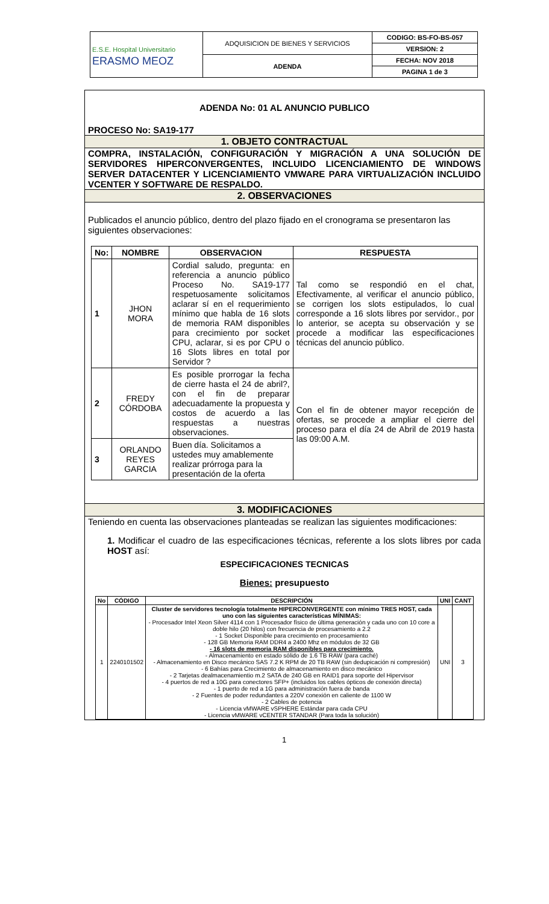| E.S.E. Hospital Universitario ERASMO MEOZ | ADQUISICION DE BIENES Y SERVICIOS | CODIGO: BS-FO-BS-057 |
| | | VERSION: 2 |
| | ADENDA | FECHA: NOV 2018 |
| | | PAGINA 1 de 3 |
ADENDA No: 01 AL ANUNCIO PUBLICO
PROCESO No: SA19-177
1. OBJETO CONTRACTUAL
COMPRA, INSTALACIÓN, CONFIGURACIÓN Y MIGRACIÓN A UNA SOLUCIÓN DE SERVIDORES HIPERCONVERGENTES, INCLUIDO LICENCIAMIENTO DE WINDOWS SERVER DATACENTER Y LICENCIAMIENTO VMWARE PARA VIRTUALIZACIÓN INCLUIDO VCENTER Y SOFTWARE DE RESPALDO.
2. OBSERVACIONES
Publicados el anuncio público, dentro del plazo fijado en el cronograma se presentaron las siguientes observaciones:
| No: | NOMBRE | OBSERVACION | RESPUESTA |
| --- | --- | --- | --- |
| 1 | JHON MORA | Cordial saludo, pregunta: en referencia a anuncio público Proceso No. SA19-177 respetuosamente solicitamos aclarar sí en el requerimiento mínimo que habla de 16 slots de memoria RAM disponibles para crecimiento por socket CPU, aclarar, si es por CPU o 16 Slots libres en total por Servidor ? | Tal como se respondió en el chat, Efectivamente, al verificar el anuncio público, se corrigen los slots estipulados, lo cual corresponde a 16 slots libres por servidor., por lo anterior, se acepta su observación y se procede a modificar las especificaciones técnicas del anuncio público. |
| 2 | FREDY CÓRDOBA | Es posible prorrogar la fecha de cierre hasta el 24 de abril?, con el fin de preparar adecuadamente la propuesta y costos de acuerdo a las respuestas a nuestras observaciones. | Con el fin de obtener mayor recepción de ofertas, se procede a ampliar el cierre del proceso para el día 24 de Abril de 2019 hasta las 09:00 A.M. |
| 3 | ORLANDO REYES GARCIA | Buen día. Solicitamos a ustedes muy amablemente realizar prórroga para la presentación de la oferta | |
3. MODIFICACIONES
Teniendo en cuenta las observaciones planteadas se realizan las siguientes modificaciones:
1. Modificar el cuadro de las especificaciones técnicas, referente a los slots libres por cada HOST así:
ESPECIFICACIONES TECNICAS
Bienes: presupuesto
| No | CÓDIGO | DESCRIPCIÓN | UNI | CANT |
| --- | --- | --- | --- | --- |
| 1 | 2240101502 | Cluster de servidores tecnología totalmente HIPERCONVERGENTE con mínimo TRES HOST, cada uno con las siguientes características MÍNIMAS: - Procesador Intel Xeon Silver 4114 con 1 Procesador físico de última generación y cada uno con 10 core a doble hilo (20 hilos) con frecuencia de procesamiento a 2.2 - 1 Socket Disponible para crecimiento en procesamiento - 128 GB Memoria RAM DDR4 a 2400 Mhz en módulos de 32 GB - 16 slots de memoria RAM disponibles para crecimiento. - Almacenamiento en estado sólido de 1.6 TB RAW (para caché) - Almacenamiento en Disco mecánico SAS 7.2 K RPM de 20 TB RAW (sin dedupicación ni compresión) - 6 Bahías para Crecimiento de almacenamiento en disco mecánico - 2 Tarjetas dealmacenamientio m.2 SATA de 240 GB en RAID1 para soporte del Hipervisor - 4 puertos de red a 10G para conectores SFP+ (incluidos los cables ópticos de conexión directa) - 1 puerto de red a 1G para administración fuera de banda - 2 Fuentes de poder redundantes a 220V conexión en caliente de 1100 W - 2 Cables de potencia - Licencia vMWARE vSPHERE Estándar para cada CPU - Licencia vMWARE vCENTER STANDAR (Para toda la solución) | UNI | 3 |
1